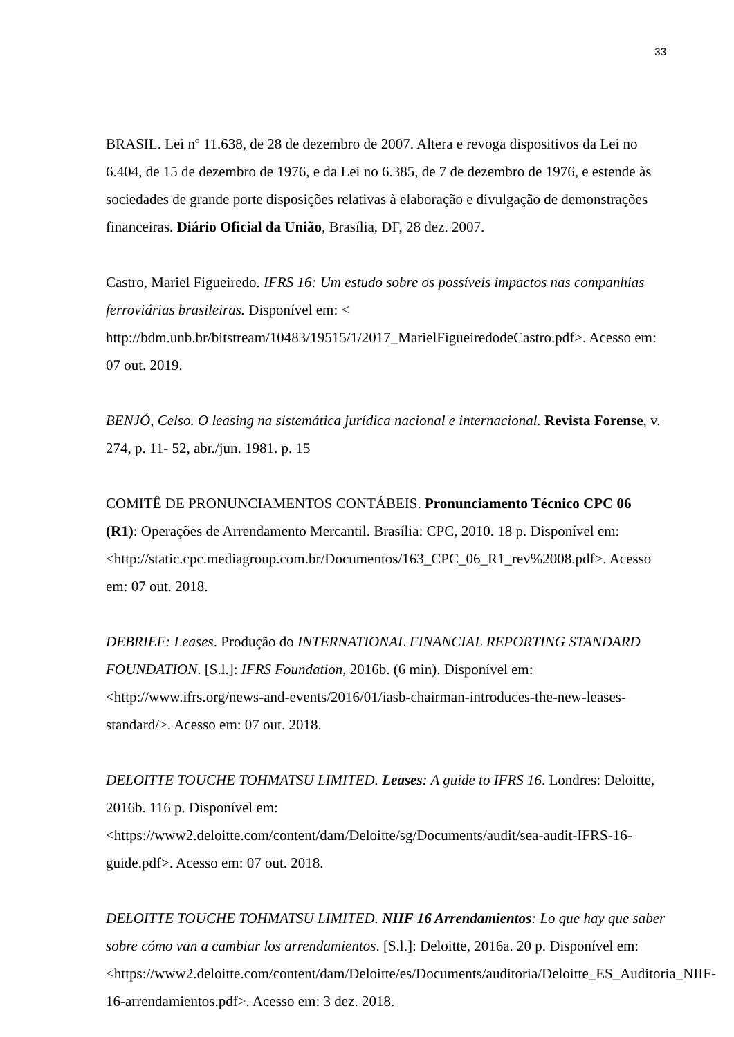33
BRASIL. Lei nº 11.638, de 28 de dezembro de 2007. Altera e revoga dispositivos da Lei no 6.404, de 15 de dezembro de 1976, e da Lei no 6.385, de 7 de dezembro de 1976, e estende às sociedades de grande porte disposições relativas à elaboração e divulgação de demonstrações financeiras. Diário Oficial da União, Brasília, DF, 28 dez. 2007.
Castro, Mariel Figueiredo. IFRS 16: Um estudo sobre os possíveis impactos nas companhias ferroviárias brasileiras. Disponível em: < http://bdm.unb.br/bitstream/10483/19515/1/2017_MarielFigueiredodeCastro.pdf>. Acesso em: 07 out. 2019.
BENJÓ, Celso. O leasing na sistemática jurídica nacional e internacional. Revista Forense, v. 274, p. 11- 52, abr./jun. 1981. p. 15
COMITÊ DE PRONUNCIAMENTOS CONTÁBEIS. Pronunciamento Técnico CPC 06 (R1): Operações de Arrendamento Mercantil. Brasília: CPC, 2010. 18 p. Disponível em: <http://static.cpc.mediagroup.com.br/Documentos/163_CPC_06_R1_rev%2008.pdf>. Acesso em: 07 out. 2018.
DEBRIEF: Leases. Produção do INTERNATIONAL FINANCIAL REPORTING STANDARD FOUNDATION. [S.l.]: IFRS Foundation, 2016b. (6 min). Disponível em: <http://www.ifrs.org/news-and-events/2016/01/iasb-chairman-introduces-the-new-leases-standard/>. Acesso em: 07 out. 2018.
DELOITTE TOUCHE TOHMATSU LIMITED. Leases: A guide to IFRS 16. Londres: Deloitte, 2016b. 116 p. Disponível em: <https://www2.deloitte.com/content/dam/Deloitte/sg/Documents/audit/sea-audit-IFRS-16-guide.pdf>. Acesso em: 07 out. 2018.
DELOITTE TOUCHE TOHMATSU LIMITED. NIIF 16 Arrendamientos: Lo que hay que saber sobre cómo van a cambiar los arrendamientos. [S.l.]: Deloitte, 2016a. 20 p. Disponível em:<https://www2.deloitte.com/content/dam/Deloitte/es/Documents/auditoria/Deloitte_ES_Auditoria_NIIF-16-arrendamientos.pdf>. Acesso em: 3 dez. 2018.